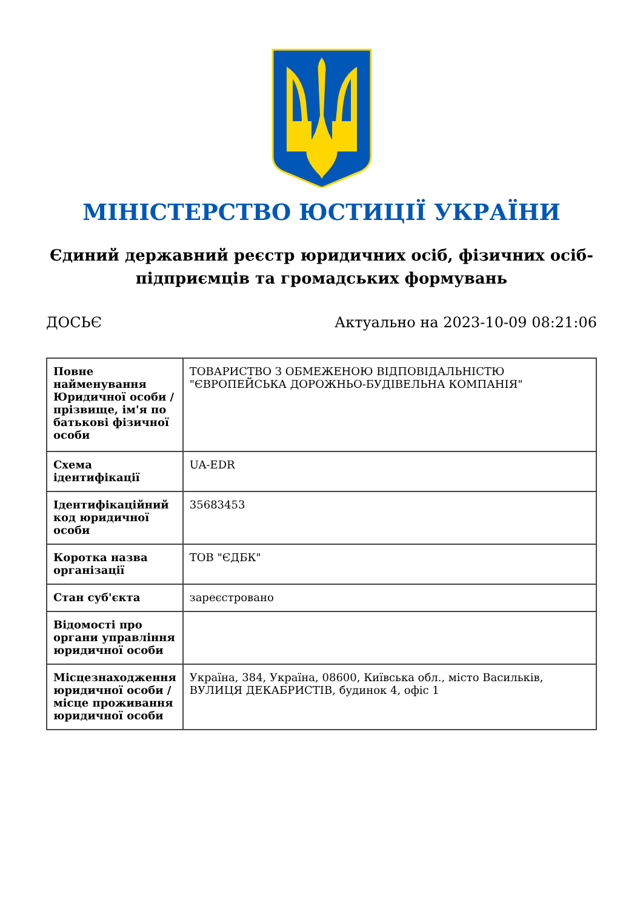МІНІСТЕРСТВО ЮСТИЦІЇ УКРАЇНИ
Єдиний державний реєстр юридичних осіб, фізичних осіб-підприємців та громадських формувань
ДОСЬЄ Актуально на 2023-10-09 08:21:06
| Повне найменування Юридичної особи / прізвище, ім'я по батькові фізичної особи | ТОВАРИСТВО З ОБМЕЖЕНОЮ ВІДПОВІДАЛЬНІСТЮ "ЄВРОПЕЙСЬКА ДОРОЖНЬО-БУДІВЕЛЬНА КОМПАНІЯ" |
| Схема ідентифікації | UA-EDR |
| Ідентифікаційний код юридичної особи | 35683453 |
| Коротка назва організації | ТОВ "ЄДБК" |
| Стан суб'єкта | зареєстровано |
| Відомості про органи управління юридичної особи | |
| Місцезнаходження юридичної особи / місце проживання юридичної особи | Україна, 384, Україна, 08600, Київська обл., місто Васильків, ВУЛИЦЯ ДЕКАБРИСТІВ, будинок 4, офіс 1 |